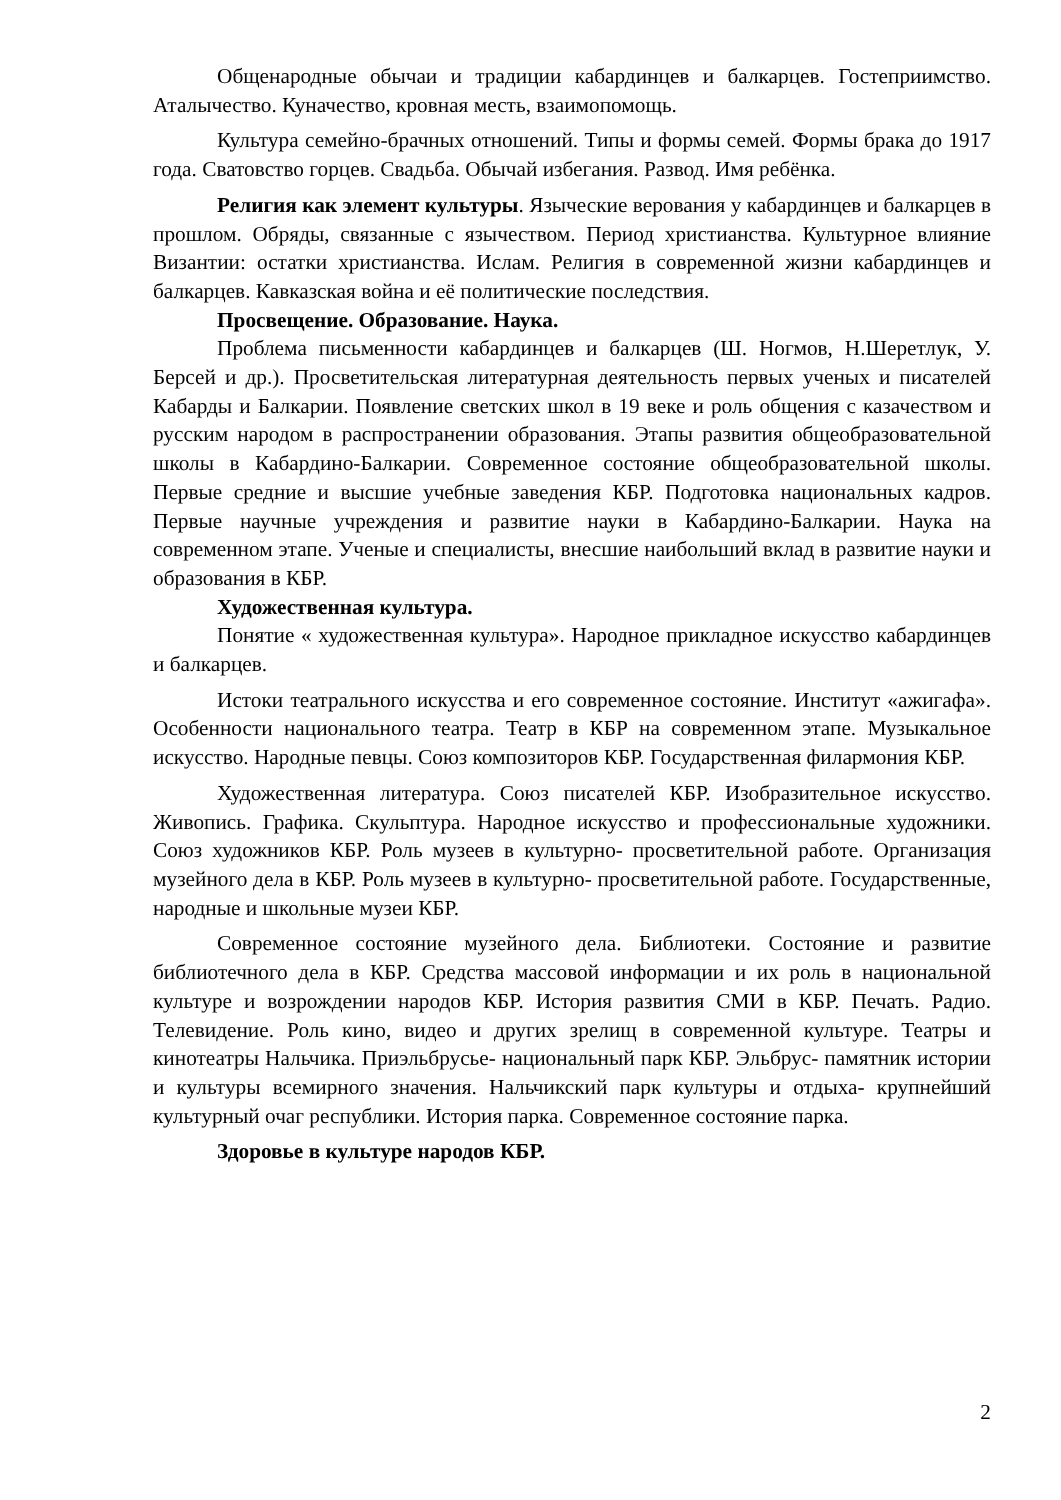Общенародные обычаи и традиции кабардинцев и балкарцев. Гостеприимство. Аталычество. Куначество, кровная месть, взаимопомощь.
Культура семейно-брачных отношений. Типы и формы семей. Формы брака до 1917 года. Сватовство горцев. Свадьба. Обычай избегания. Развод. Имя ребёнка.
Религия как элемент культуры. Языческие верования у кабардинцев и балкарцев в прошлом. Обряды, связанные с язычеством. Период христианства. Культурное влияние Византии: остатки христианства. Ислам. Религия в современной жизни кабардинцев и балкарцев. Кавказская война и её политические последствия.
Просвещение. Образование. Наука.
Проблема письменности кабардинцев и балкарцев (Ш. Ногмов, Н.Шеретлук, У. Берсей и др.). Просветительская литературная деятельность первых ученых и писателей Кабарды и Балкарии. Появление светских школ в 19 веке и роль общения с казачеством и русским народом в распространении образования. Этапы развития общеобразовательной школы в Кабардино-Балкарии. Современное состояние общеобразовательной школы. Первые средние и высшие учебные заведения КБР. Подготовка национальных кадров. Первые научные учреждения и развитие науки в Кабардино-Балкарии. Наука на современном этапе. Ученые и специалисты, внесшие наибольший вклад в развитие науки и образования в КБР.
Художественная культура.
Понятие « художественная культура». Народное прикладное искусство кабардинцев и балкарцев.
Истоки театрального искусства и его современное состояние. Институт «ажигафа». Особенности национального театра. Театр в КБР на современном этапе. Музыкальное искусство. Народные певцы. Союз композиторов КБР. Государственная филармония КБР.
Художественная литература. Союз писателей КБР. Изобразительное искусство. Живопись. Графика. Скульптура. Народное искусство и профессиональные художники. Союз художников КБР. Роль музеев в культурно- просветительной работе. Организация музейного дела в КБР. Роль музеев в культурно- просветительной работе. Государственные, народные и школьные музеи КБР.
Современное состояние музейного дела. Библиотеки. Состояние и развитие библиотечного дела в КБР. Средства массовой информации и их роль в национальной культуре и возрождении народов КБР. История развития СМИ в КБР. Печать. Радио. Телевидение. Роль кино, видео и других зрелищ в современной культуре. Театры и кинотеатры Нальчика. Приэльбрусье- национальный парк КБР. Эльбрус- памятник истории и культуры всемирного значения. Нальчикский парк культуры и отдыха- крупнейший культурный очаг республики. История парка. Современное состояние парка.
Здоровье в культуре народов КБР.
2